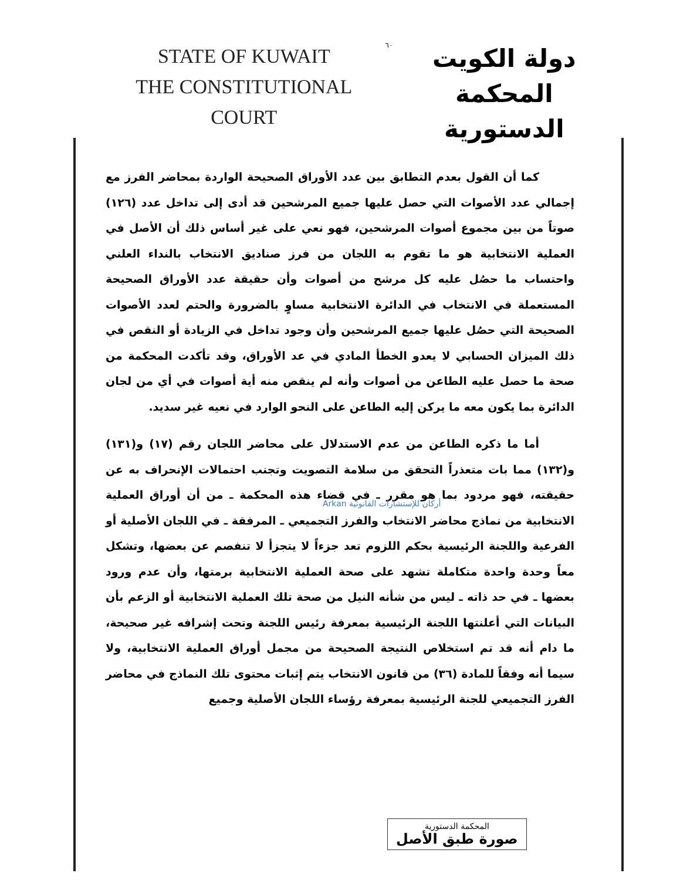STATE OF KUWAIT
THE CONSTITUTIONAL COURT
٦٠
دولة الكويت
المحكمة الدستورية
كما أن القول بعدم التطابق بين عدد الأوراق الصحيحة الواردة بمحاضر الفرز مع إجمالي عدد الأصوات التي حصل عليها جميع المرشحين قد أدى إلى تداخل عدد (١٢٦) صوتاً من بين مجموع أصوات المرشحين، فهو نعي على غير أساس ذلك أن الأصل في العملية الانتخابية هو ما تقوم به اللجان من فرز صناديق الانتخاب بالنداء العلني واحتساب ما حصُل عليه كل مرشح من أصوات وأن حقيقة عدد الأوراق الصحيحة المستعملة في الانتخاب في الدائرة الانتخابية مساوٍ بالضرورة والحتم لعدد الأصوات الصحيحة التي حصُل عليها جميع المرشحين وأن وجود تداخل في الزيادة أو النقص في ذلك الميزان الحسابي لا يعدو الخطأ المادي في عد الأوراق، وقد تأكدت المحكمة من صحة ما حصل عليه الطاعن من أصوات وأنه لم ينقص منه أية أصوات في أي من لجان الدائرة بما يكون معه ما يركن إليه الطاعن على النحو الوارد في نعيه غير سديد.
أما ما ذكره الطاعن من عدم الاستدلال على محاضر اللجان رقم (١٧) و(١٣١) و(١٣٢) مما بات متعذراً التحقق من سلامة التصويت وتجنب احتمالات الإنحراف به عن حقيقته، فهو مردود بما هو مقرر ـ في قضاء هذه المحكمة ـ من أن أوراق العملية الانتخابية من نماذج محاضر الانتخاب والفرز التجميعي ـ المرفقة ـ في اللجان الأصلية أو الفرعية واللجنة الرئيسية بحكم اللزوم تعد جزءاً لا يتجزأ لا تنفصم عن بعضها، وتشكل معاً وحدة واحدة متكاملة تشهد على صحة العملية الانتخابية برمتها، وأن عدم ورود بعضها ـ في حد ذاته ـ ليس من شأنه النيل من صحة تلك العملية الانتخابية أو الزعم بأن البيانات التي أعلنتها اللجنة الرئيسية بمعرفة رئيس اللجنة وتحت إشرافه غير صحيحة، ما دام أنه قد تم استخلاص النتيجة الصحيحة من مجمل أوراق العملية الانتخابية، ولا سيما أنه وفقاً للمادة (٣٦) من قانون الانتخاب يتم إثبات محتوى تلك النماذج في محاضر الفرز التجميعي للجنة الرئيسية بمعرفة رؤساء اللجان الأصلية وجميع
أركان للإستشارات القانونية Arkan
المحكمة الدستورية
صورة طبق الأصل